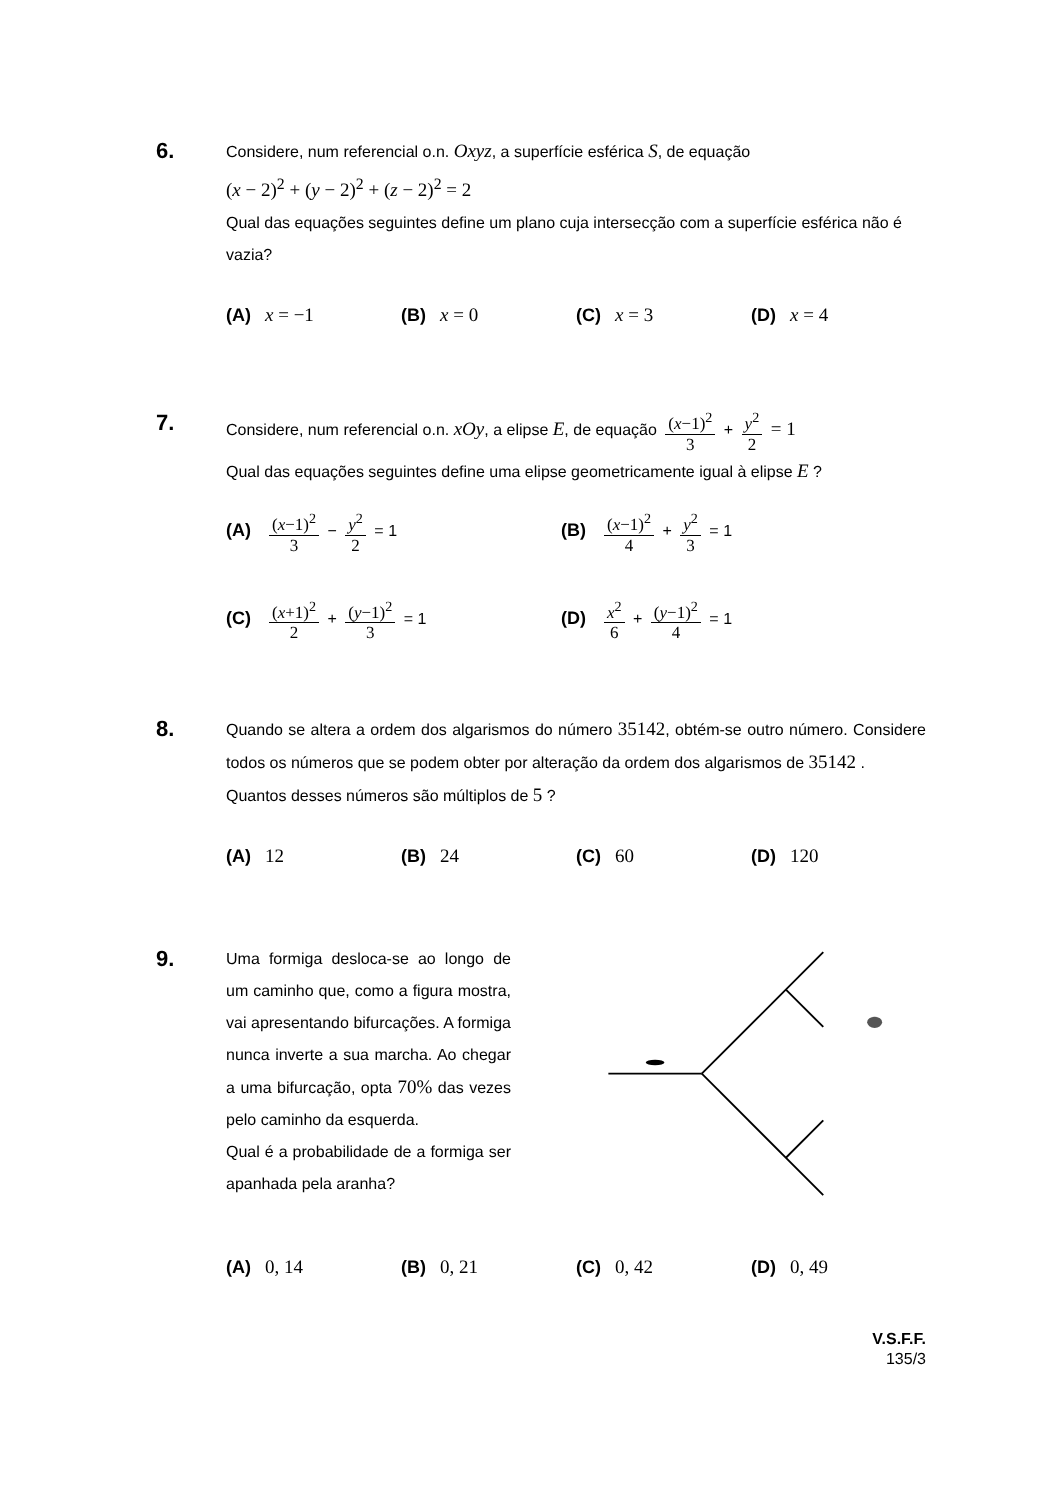6. Considere, num referencial o.n. Oxyz, a superfície esférica S, de equação
(x − 2)<sup>2</sup> + (y − 2)<sup>2</sup> + (z − 2)<sup>2</sup> = 2
Qual das equações seguintes define um plano cuja intersecção com a superfície esférica não é vazia?
(A) x = −1 (B) x = 0 (C) x = 3 (D) x = 4
7. Considere, num referencial o.n. xOy, a elipse E, de equação (x−1)<sup>2</sup> 3 + y<sup>2</sup> 2 = 1
Qual das equações seguintes define uma elipse geometricamente igual à elipse E ?
(A) (x−1)<sup>2</sup> 3 − y<sup>2</sup> 2 = 1 (B) (x−1)<sup>2</sup> 4 + y<sup>2</sup> 3 = 1
(C) (x+1)<sup>2</sup> 2 + (y−1)<sup>2</sup> 3 = 1 (D) x<sup>2</sup> 6 + (y−1)<sup>2</sup> 4 = 1
8. Quando se altera a ordem dos algarismos do número 35142, obtém-se outro número. Considere todos os números que se podem obter por alteração da ordem dos algarismos de 35142 .
Quantos desses números são múltiplos de 5 ?
(A) 12 (B) 24 (C) 60 (D) 120
9.
Uma formiga desloca-se ao longo de um caminho que, como a figura mostra, vai apresentando bifurcações. A formiga nunca inverte a sua marcha. Ao chegar a uma bifurcação, opta 70% das vezes pelo caminho da esquerda.
Qual é a probabilidade de a formiga ser apanhada pela aranha?
(A) 0, 14 (B) 0, 21 (C) 0, 42 (D) 0, 49
V.S.F.F.
135/3